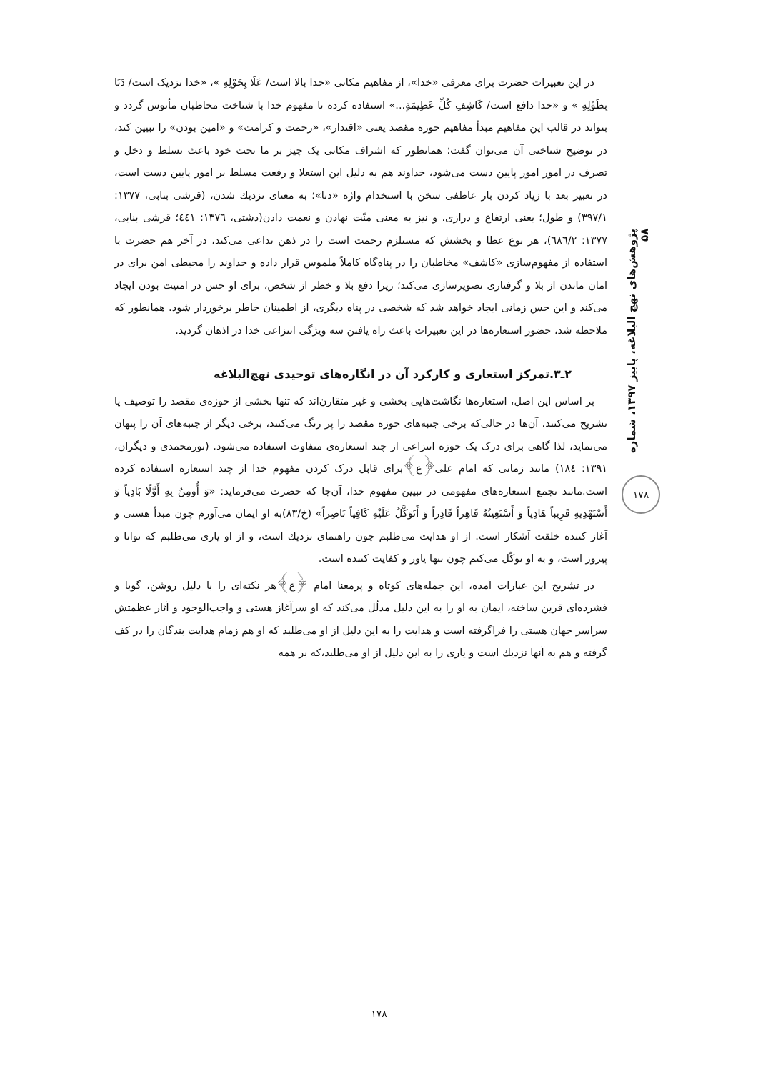پژوهش‌های نهج البلاغه، پاییز ۱۳۹۷، شماره ۵۸
۱۷۸
در این تعبیرات حضرت برای معرفی «خدا»، از مفاهیم مکانی «خدا بالا است/ عَلَا بِحَوْلِهِ »، «خدا نزدیک است/ دَنَا بِطَوْلِهِ » و «خدا دافع است/ کَاشِفِ کُلِّ عَظِیمَةٍ...» استفاده کرده تا مفهوم خدا با شناخت مخاطبان مأنوس گردد و بتواند در قالب این مفاهیم مبدأ مفاهیم حوزه مقصد یعنی «اقتدار»، «رحمت و کرامت» و «امین بودن» را تبیین کند، در توضیح شناختی آن می‌توان گفت؛ همانطور که اشراف مکانی یک چیز بر ما تحت خود باعث تسلط و دخل و تصرف در امور امور پایین دست می‌شود، خداوند هم به دلیل این استعلا و رفعت مسلط بر امور پایین دست است، در تعبیر بعد با زیاد کردن بار عاطفی سخن با استخدام واژه «دنا»؛ به معنای نزدیك شدن، (قرشی بنابی، ۱۳۷۷: ۳۹۷/۱) و طول؛ یعنی ارتفاع و درازی. و نیز به معنی منّت نهادن و نعمت دادن(دشتی، ۱۳۷٦: ٤٤۱؛ قرشی بنابی، ۱۳۷۷: ٦٨٦/۲)، هر نوع عطا و بخشش که مستلزم رحمت است را در ذهن تداعی می‌کند، در آخر هم حضرت با استفاده از مفهوم‌سازی «کاشف» مخاطبان را در پناه‌گاه کاملاً ملموس قرار داده و خداوند را محیطی امن برای در امان ماندن از بلا و گرفتاری تصویرسازی می‌کند؛ زیرا دفع بلا و خطر از شخص، برای او حس در امنیت بودن ایجاد می‌کند و این حس زمانی ایجاد خواهد شد که شخصی در پناه دیگری، از اطمینان خاطر برخوردار شود. همانطور که ملاحظه شد، حضور استعاره‌ها در این تعبیرات باعث راه یافتن سه ویژگی انتزاعی خدا در اذهان گردید.
۲ـ۳.تمرکز استعاری و کارکرد آن در انگاره‌های توحیدی نهج‌البلاغه
بر اساس این اصل، استعاره‌ها نگاشت‌هایی بخشی و غیر متقارن‌اند که تنها بخشی از حوزه‌ی مقصد را توصیف یا تشریح می‌کنند. آن‌ها در حالی‌که برخی جنبه‌های حوزه مقصد را پر رنگ می‌کنند، برخی دیگر از جنبه‌های آن را پنهان می‌نماید، لذا گاهی برای درک یک حوزه انتزاعی از چند استعاره‌ی متفاوت استفاده می‌شود. (نورمحمدی و دیگران، ۱۳۹۱: ۱۸٤) مانند زمانی که امام علی‌﴿ع﴾برای قابل درک کردن مفهوم خدا از چند استعاره استفاده کرده است.مانند تجمع استعاره‌های مفهومی در تبیین مفهوم خدا، آن‌جا که حضرت می‌فرماید: «وَ أُومِنُ بِهِ أَوَّلًا بَادِیاً وَ أَسْتَهْدِیهِ قَرِیباً هَادِیاً وَ أَسْتَعِینُهُ قَاهِراً قَادِراً وَ أَتَوَکَّلُ عَلَیْهِ کَافِیاً نَاصِراً» (خ/۸۳)به او ایمان می‌آورم چون مبدأ هستی و آغاز کننده خلقت آشکار است. از او هدایت می‌طلبم چون راهنمای نزدیك است، و از او یاری می‌طلبم که توانا و پیروز است، و به او توکّل می‌کنم چون تنها یاور و کفایت کننده است.
در تشریح این عبارات آمده، این جمله‌های کوتاه و پرمعنا امام ﴿ع﴾هر نکته‌ای را با دلیل روشن، گویا و فشرده‌ای قرین ساخته، ایمان به او را به این دلیل مدلّل می‌کند که او سرآغاز هستی و واجب‌الوجود و آثار عظمتش سراسر جهان هستی را فراگرفته است و هدایت را به این دلیل از او می‌طلبد که او هم زمام هدایت بندگان را در کف گرفته و هم به آنها نزدیك است و یاری را به این دلیل از او می‌طلبد،که بر همه
۱۷۸